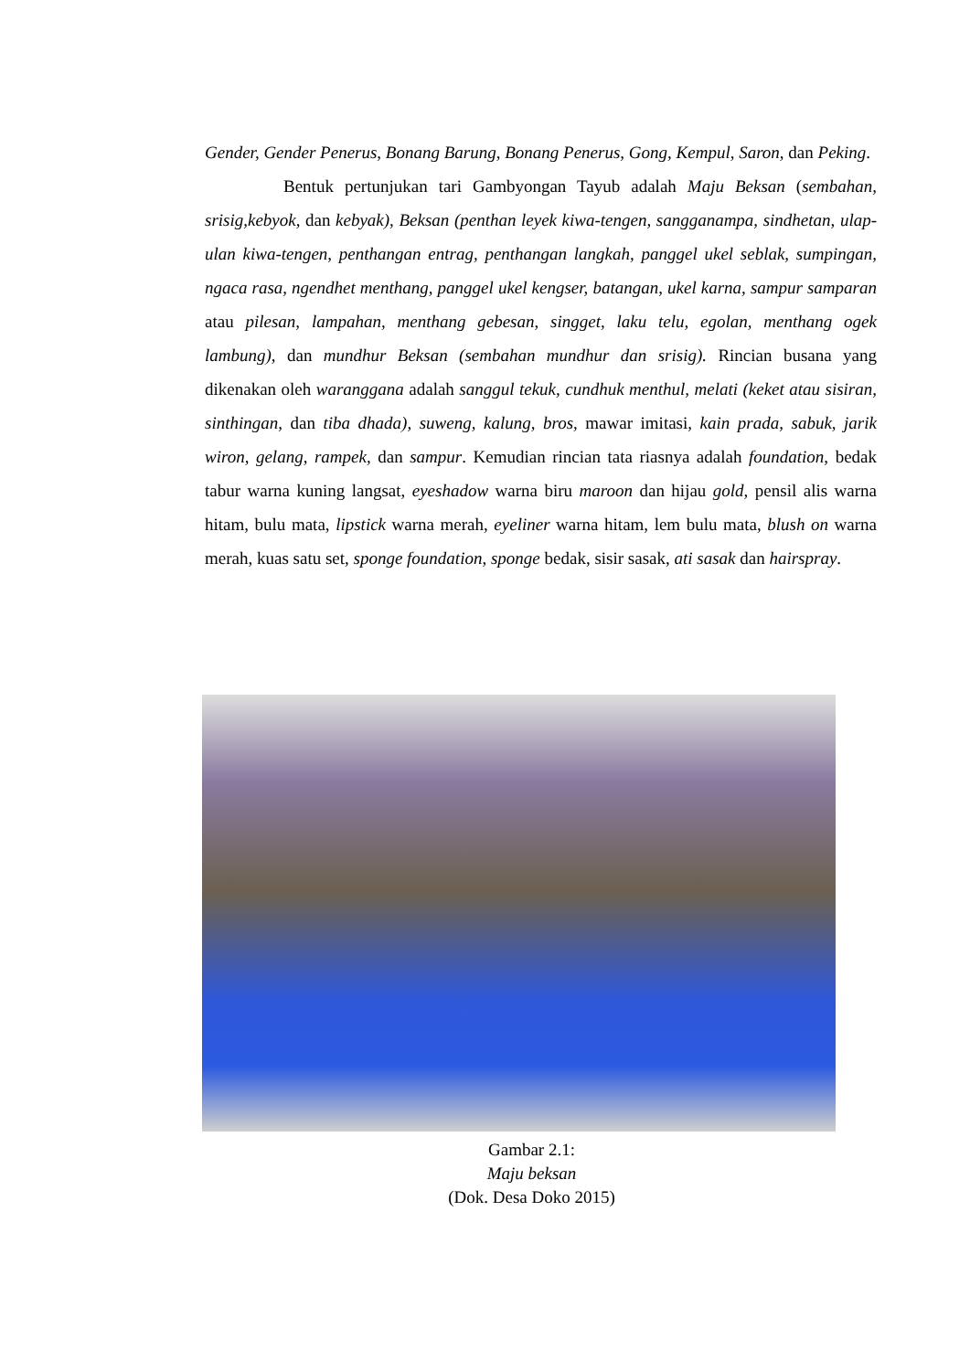Gender, Gender Penerus, Bonang Barung, Bonang Penerus, Gong, Kempul, Saron, dan Peking.
Bentuk pertunjukan tari Gambyongan Tayub adalah Maju Beksan (sembahan, srisig,kebyok, dan kebyak), Beksan (penthan leyek kiwa-tengen, sangganampa, sindhetan, ulap-ulan kiwa-tengen, penthangan entrag, penthangan langkah, panggel ukel seblak, sumpingan, ngaca rasa, ngendhet menthang, panggel ukel kengser, batangan, ukel karna, sampur samparan atau pilesan, lampahan, menthang gebesan, singget, laku telu, egolan, menthang ogek lambung), dan mundhur Beksan (sembahan mundhur dan srisig). Rincian busana yang dikenakan oleh waranggana adalah sanggul tekuk, cundhuk menthul, melati (keket atau sisiran, sinthingan, dan tiba dhada), suweng, kalung, bros, mawar imitasi, kain prada, sabuk, jarik wiron, gelang, rampek, dan sampur. Kemudian rincian tata riasnya adalah foundation, bedak tabur warna kuning langsat, eyeshadow warna biru maroon dan hijau gold, pensil alis warna hitam, bulu mata, lipstick warna merah, eyeliner warna hitam, lem bulu mata, blush on warna merah, kuas satu set, sponge foundation, sponge bedak, sisir sasak, ati sasak dan hairspray.
Gambar 2.1:
Maju beksan
(Dok. Desa Doko 2015)